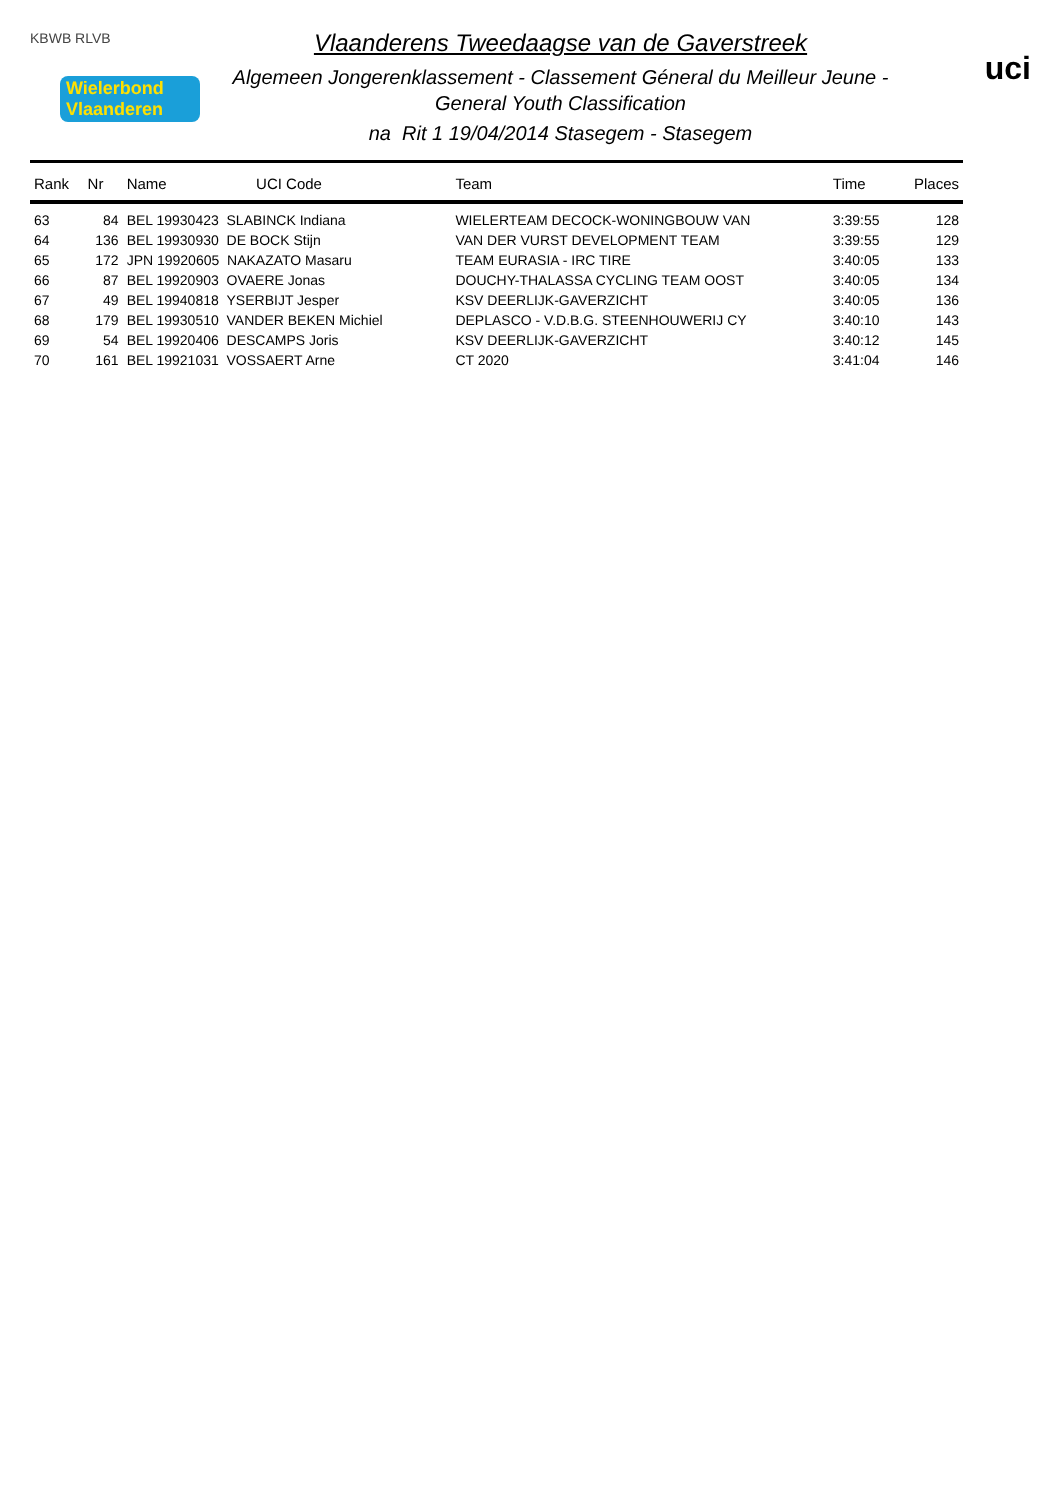KBWB RLVB
Wielerbond Vlaanderen
Vlaanderens Tweedaagse van de Gaverstreek
Algemeen Jongerenklassement - Classement Géneral du Meilleur Jeune -
General Youth Classification
na Rit 1 19/04/2014 Stasegem - Stasegem
uci
| Rank | Nr | Name | UCI Code | Team | Time | Places |
| --- | --- | --- | --- | --- | --- | --- |
| 63 | 84 | BEL 19930423 SLABINCK Indiana | | WIELERTEAM DECOCK-WONINGBOUW VAN | 3:39:55 | 128 |
| 64 | 136 | BEL 19930930 DE BOCK Stijn | | VAN DER VURST DEVELOPMENT TEAM | 3:39:55 | 129 |
| 65 | 172 | JPN 19920605 NAKAZATO Masaru | | TEAM EURASIA - IRC TIRE | 3:40:05 | 133 |
| 66 | 87 | BEL 19920903 OVAERE Jonas | | DOUCHY-THALASSA CYCLING TEAM OOST | 3:40:05 | 134 |
| 67 | 49 | BEL 19940818 YSERBIJT Jesper | | KSV DEERLIJK-GAVERZICHT | 3:40:05 | 136 |
| 68 | 179 | BEL 19930510 VANDER BEKEN Michiel | | DEPLASCO - V.D.B.G. STEENHOUWERIJ CY | 3:40:10 | 143 |
| 69 | 54 | BEL 19920406 DESCAMPS Joris | | KSV DEERLIJK-GAVERZICHT | 3:40:12 | 145 |
| 70 | 161 | BEL 19921031 VOSSAERT Arne | | CT 2020 | 3:41:04 | 146 |